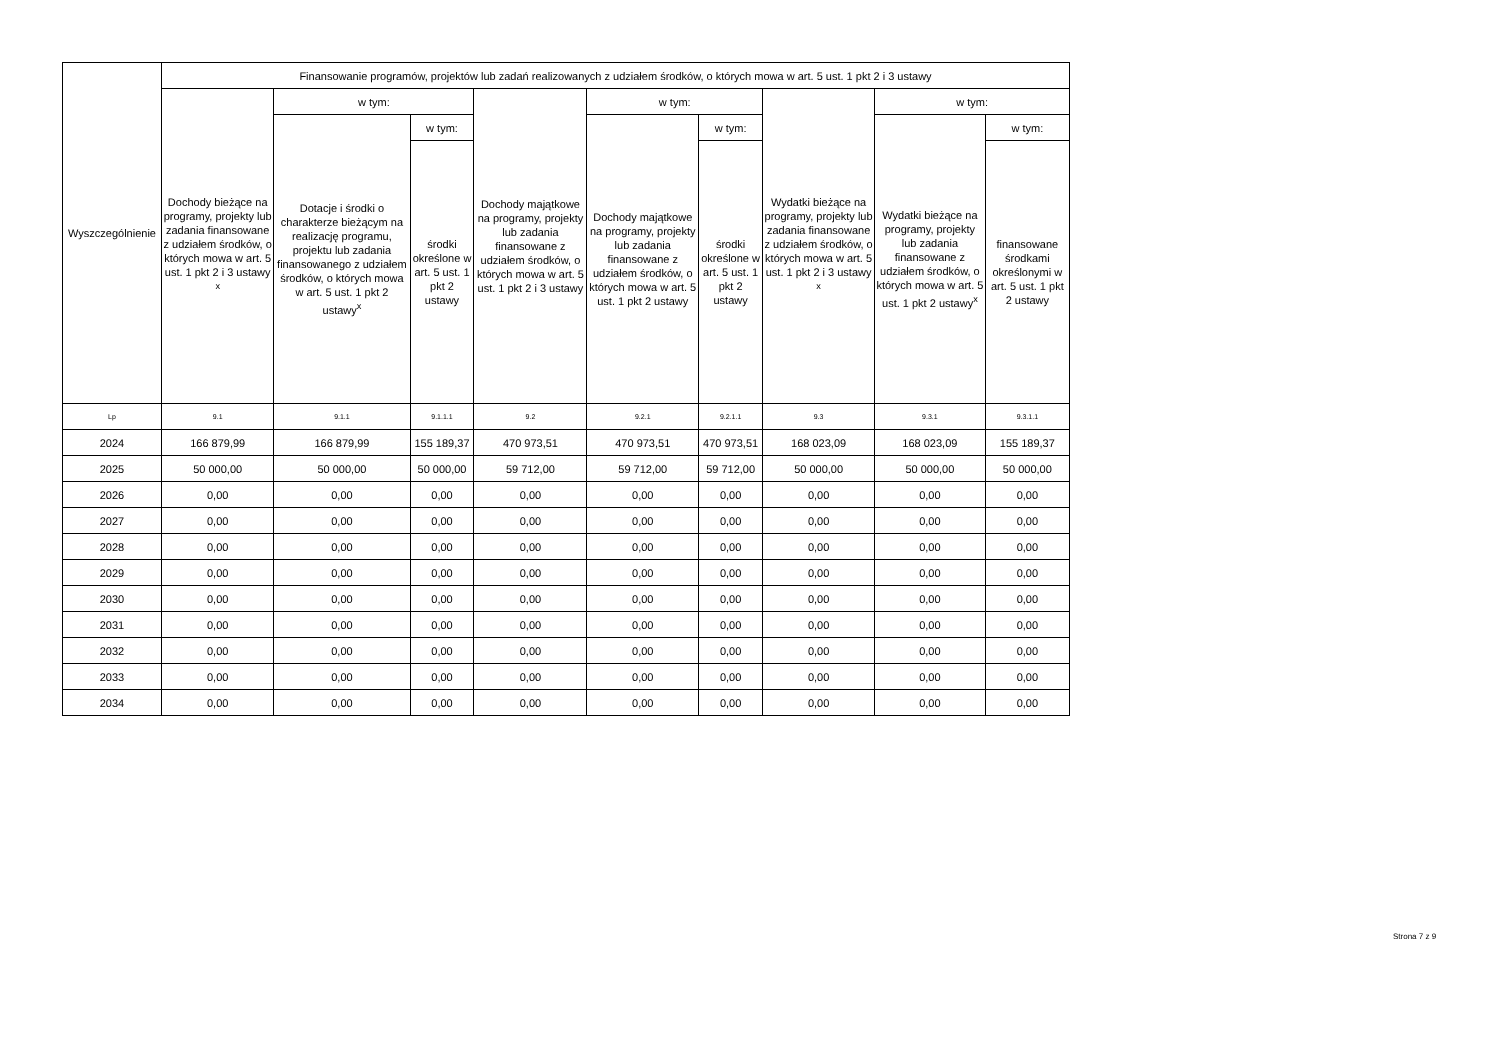| Wyszczególnienie | Finansowanie programów, projektów lub zadań realizowanych z udziałem środków, o których mowa w art. 5 ust. 1 pkt 2 i 3 ustawy | | | | | | | | |
| --- | --- | --- | --- | --- | --- | --- | --- | --- | --- |
| | Dochody bieżące na programy, projekty lub zadania finansowane z udziałem środków, o których mowa w art. 5 ust. 1 pkt 2 i 3 ustawy <sup>x</sup> | w tym: | | Dochody majątkowe na programy, projekty lub zadania finansowane z udziałem środków, o których mowa w art. 5 ust. 1 pkt 2 i 3 ustawy | w tym: | | Wydatki bieżące na programy, projekty lub zadania finansowane z udziałem środków, o których mowa w art. 5 ust. 1 pkt 2 i 3 ustawy <sup>x</sup> | w tym: | |
| | | Dotacje i środki o charakterze bieżącym na realizację programu, projektu lub zadania finansowanego z udziałem środków, o których mowa w art. 5 ust. 1 pkt 2 ustawy<sup>x</sup> | w tym: | | Dochody majątkowe na programy, projekty lub zadania finansowane z udziałem środków, o których mowa w art. 5 ust. 1 pkt 2 ustawy | w tym: | | Wydatki bieżące na programy, projekty lub zadania finansowane z udziałem środków, o których mowa w art. 5 ust. 1 pkt 2 ustawy<sup>x</sup> | w tym: |
| | | | środki określone w art. 5 ust. 1 pkt 2 ustawy | | | środki określone w art. 5 ust. 1 pkt 2 ustawy | | | finansowane środkami określonymi w art. 5 ust. 1 pkt 2 ustawy |
| Lp | 9.1 | 9.1.1 | 9.1.1.1 | 9.2 | 9.2.1 | 9.2.1.1 | 9.3 | 9.3.1 | 9.3.1.1 |
| 2024 | 166 879,99 | 166 879,99 | 155 189,37 | 470 973,51 | 470 973,51 | 470 973,51 | 168 023,09 | 168 023,09 | 155 189,37 |
| 2025 | 50 000,00 | 50 000,00 | 50 000,00 | 59 712,00 | 59 712,00 | 59 712,00 | 50 000,00 | 50 000,00 | 50 000,00 |
| 2026 | 0,00 | 0,00 | 0,00 | 0,00 | 0,00 | 0,00 | 0,00 | 0,00 | 0,00 |
| 2027 | 0,00 | 0,00 | 0,00 | 0,00 | 0,00 | 0,00 | 0,00 | 0,00 | 0,00 |
| 2028 | 0,00 | 0,00 | 0,00 | 0,00 | 0,00 | 0,00 | 0,00 | 0,00 | 0,00 |
| 2029 | 0,00 | 0,00 | 0,00 | 0,00 | 0,00 | 0,00 | 0,00 | 0,00 | 0,00 |
| 2030 | 0,00 | 0,00 | 0,00 | 0,00 | 0,00 | 0,00 | 0,00 | 0,00 | 0,00 |
| 2031 | 0,00 | 0,00 | 0,00 | 0,00 | 0,00 | 0,00 | 0,00 | 0,00 | 0,00 |
| 2032 | 0,00 | 0,00 | 0,00 | 0,00 | 0,00 | 0,00 | 0,00 | 0,00 | 0,00 |
| 2033 | 0,00 | 0,00 | 0,00 | 0,00 | 0,00 | 0,00 | 0,00 | 0,00 | 0,00 |
| 2034 | 0,00 | 0,00 | 0,00 | 0,00 | 0,00 | 0,00 | 0,00 | 0,00 | 0,00 |
Strona 7 z 9